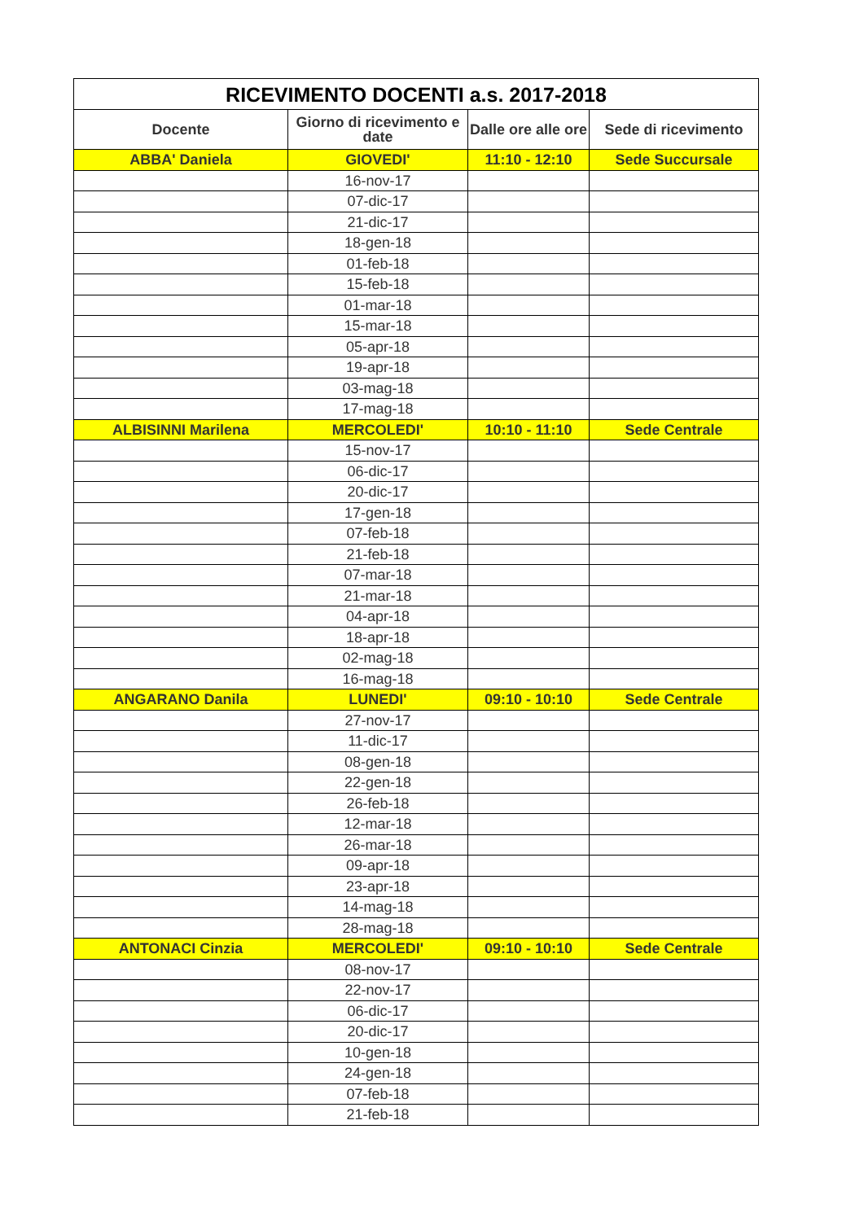| RICEVIMENTO DOCENTI a.s. 2017-2018 | | | |
| --- | --- | --- | --- |
| Docente | Giorno di ricevimento e date | Dalle ore alle ore | Sede di ricevimento |
| ABBA' Daniela | GIOVEDI' | 11:10 - 12:10 | Sede Succursale |
| | 16-nov-17 | | |
| | 07-dic-17 | | |
| | 21-dic-17 | | |
| | 18-gen-18 | | |
| | 01-feb-18 | | |
| | 15-feb-18 | | |
| | 01-mar-18 | | |
| | 15-mar-18 | | |
| | 05-apr-18 | | |
| | 19-apr-18 | | |
| | 03-mag-18 | | |
| | 17-mag-18 | | |
| ALBISINNI Marilena | MERCOLEDI' | 10:10 - 11:10 | Sede Centrale |
| | 15-nov-17 | | |
| | 06-dic-17 | | |
| | 20-dic-17 | | |
| | 17-gen-18 | | |
| | 07-feb-18 | | |
| | 21-feb-18 | | |
| | 07-mar-18 | | |
| | 21-mar-18 | | |
| | 04-apr-18 | | |
| | 18-apr-18 | | |
| | 02-mag-18 | | |
| | 16-mag-18 | | |
| ANGARANO Danila | LUNEDI' | 09:10 - 10:10 | Sede Centrale |
| | 27-nov-17 | | |
| | 11-dic-17 | | |
| | 08-gen-18 | | |
| | 22-gen-18 | | |
| | 26-feb-18 | | |
| | 12-mar-18 | | |
| | 26-mar-18 | | |
| | 09-apr-18 | | |
| | 23-apr-18 | | |
| | 14-mag-18 | | |
| | 28-mag-18 | | |
| ANTONACI Cinzia | MERCOLEDI' | 09:10 - 10:10 | Sede Centrale |
| | 08-nov-17 | | |
| | 22-nov-17 | | |
| | 06-dic-17 | | |
| | 20-dic-17 | | |
| | 10-gen-18 | | |
| | 24-gen-18 | | |
| | 07-feb-18 | | |
| | 21-feb-18 | | |